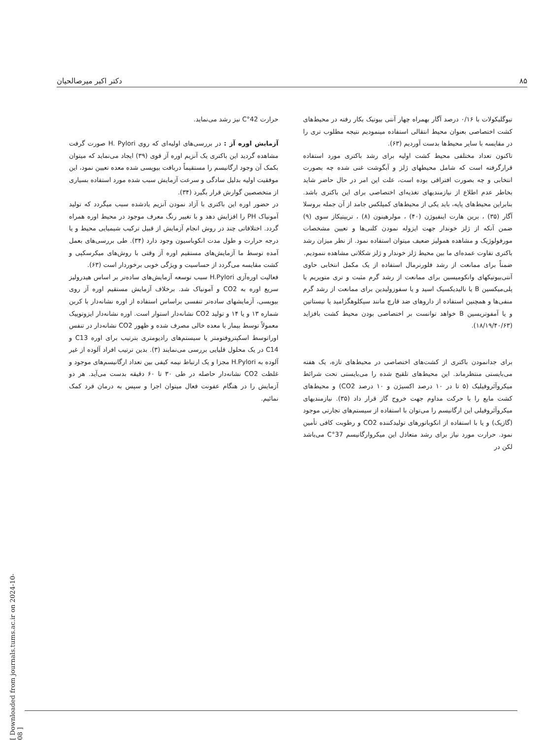۸۵ دکتر اکبر میرصالحیان
تیوگلیکولات با ۰/۱۶ درصد آگار بهمراه چهار آنتی بیوتیک بکار رفته در محیط‌های کشت اختصاصی بعنوان محیط انتقالی استفاده مینمودیم نتیجه مطلوب تری را در مقایسه با سایر محیط‌ها بدست آوردیم (۶۳).
تاکنون تعداد مختلفی محیط کشت اولیه برای رشد باکتری مورد استفاده قرارگرفته است که شامل محیطهای ژلز و آبگوشت غنی شده چه بصورت انتخابی و چه بصورت افتراقی بوده است، علت این امر در حال حاضر شاید بخاطر عدم اطلاع از نیازمندیهای تغذیه‌ای اختصاصی برای این باکتری باشد. بنابراین محیط‌های پایه، باید یکی از محیط‌های کمپلکس جامد از آن جمله بروسلا آگار (۳۵) ، برین هارت اینفیوژن (۴۰) ، مولرهینون (۸) ، تریپتیکاز سوی (۹) ضمن آنکه از ژلز خوندار جهت ایزوله نمودن کلنی‌ها و تعیین مشخصات مورفولوژیک و مشاهده همولیز ضعیف میتوان استفاده نمود. از نظر میزان رشد باکتری تفاوت عمده‌ای ما بین محیط ژلز خوندار و ژلز شکلاتی مشاهده ننمودیم.
ضمناً برای ممانعت از رشد فلورنرمال استفاده از یک مکمل انتخابی حاوی آنتی‌بیوتیکهای وانکومیسین برای ممانعت از رشد گرم مثبت و تری متوپریم یا پلی‌میکسین B یا نالیدیکسیک اسید و یا سفوزولیدین برای ممانعت از رشد گرم منفی‌ها و همچنین استفاده از داروهای ضد قارچ مانند سیکلوهگزامید یا نیستاتین و یا آمفوتریسین B خواهد توانست بر اختصاصی بودن محیط کشت بافزاید (۱۸/۱۹/۴۰/۶۳).
برای جدانمودن باکتری از کشت‌های اختصاصی در محیط‌های تازه، یک هفته می‌بایستی منتظرماند. این محیط‌های تلقیح شده را می‌بایستی تحت شرائط میکروآئروفیلیک (۵ تا در ۱۰ درصد اکسیژن و ۱۰ درصد CO2) و محیط‌های کشت مایع را با حرکت مداوم جهت خروج گاز قرار داد (۳۵). نیازمندیهای میکروآئروفیلی این ارگانیسم را می‌توان با استفاده از سیستم‌های تجارتی موجود (گازپک) و یا با استفاده از انکوباتورهای تولیدکننده CO2 و رطوبت کافی تأمین نمود. حرارت مورد نیاز برای رشد متعادل این میکروارگانیسم 37°C می‌باشد لکن در
حرارت 42°C نیز رشد می‌نماید.
آزمایش اوره آز : در بررسی‌های اولیه‌ای که روی H. Pylori صورت گرفت مشاهده گردید این باکتری یک آنزیم اوره آز قوی (۳۹) ایجاد می‌نماید که میتوان بکمک آن وجود ارگانیسم را مستقیماً دربافت بیوپسی شده معده تعیین نمود، این موفقیت اولیه بدلیل سادگی و سرعت آزمایش سبب شده مورد استفاده بسیاری از متخصصین گوارش قرار بگیرد (۳۴).
در حضور اوره این باکتری با آزاد نمودن آنزیم یادشده سبب میگردد که تولید آمونیاک PH را افزایش دهد و با تغییر رنگ معرف موجود در محیط اوره همراه گردد. اختلافاتی چند در روش انجام آزمایش از قبیل ترکیب شیمیایی محیط و یا درجه حرارت و طول مدت انکوباسیون وجود دارد (۳۴). طی بررسی‌های بعمل آمده توسط ما آزمایش‌های مستقیم اوره آز وقتی با روش‌های میکرسکپی و کشت مقایسه می‌گردد از حساسیت و ویژگی خوبی برخوردار است (۶۳).
فعالیت اوره‌آزی H.Pylori سبب توسعه آزمایش‌های ساده‌تر بر اساس هیدرولیز سریع اوره به CO2 و آمونیاک شد. برخلاف آزمایش مستقیم اوره آز روی بیوپسی، آزمایشهای ساده‌تر تنفسی براساس استفاده از اوره نشانه‌دار با کربن شماره ۱۳ و یا ۱۴ و تولید CO2 نشانه‌دار استوار است. اوره نشانه‌دار ایزوتوپیک معمولاً توسط بیمار با معده خالی مصرف شده و ظهور CO2 نشانه‌دار در تنفس اوراتوسط اسکپتروفتومتر یا سیستم‌های رادیومتری بترتیب برای اوره C13 و C14 در یک محلول قلیایی بررسی می‌نمایند (۳). بدین ترتیب افراد آلوده از غیر آلوده به H.Pylori مجزا و یک ارتباط نیمه کیفی بین تعداد ارگانیسم‌های موجود و غلظت CO2 نشانه‌دار حاصله در طی ۳۰ تا ۶۰ دقیقه بدست می‌آید. هر دو آزمایش را در هنگام عفونت فعال میتوان اجرا و سپس به درمان فرد کمک نمائیم.
[ Downloaded from journals.tums.ac.ir on 2024-10-08 ]